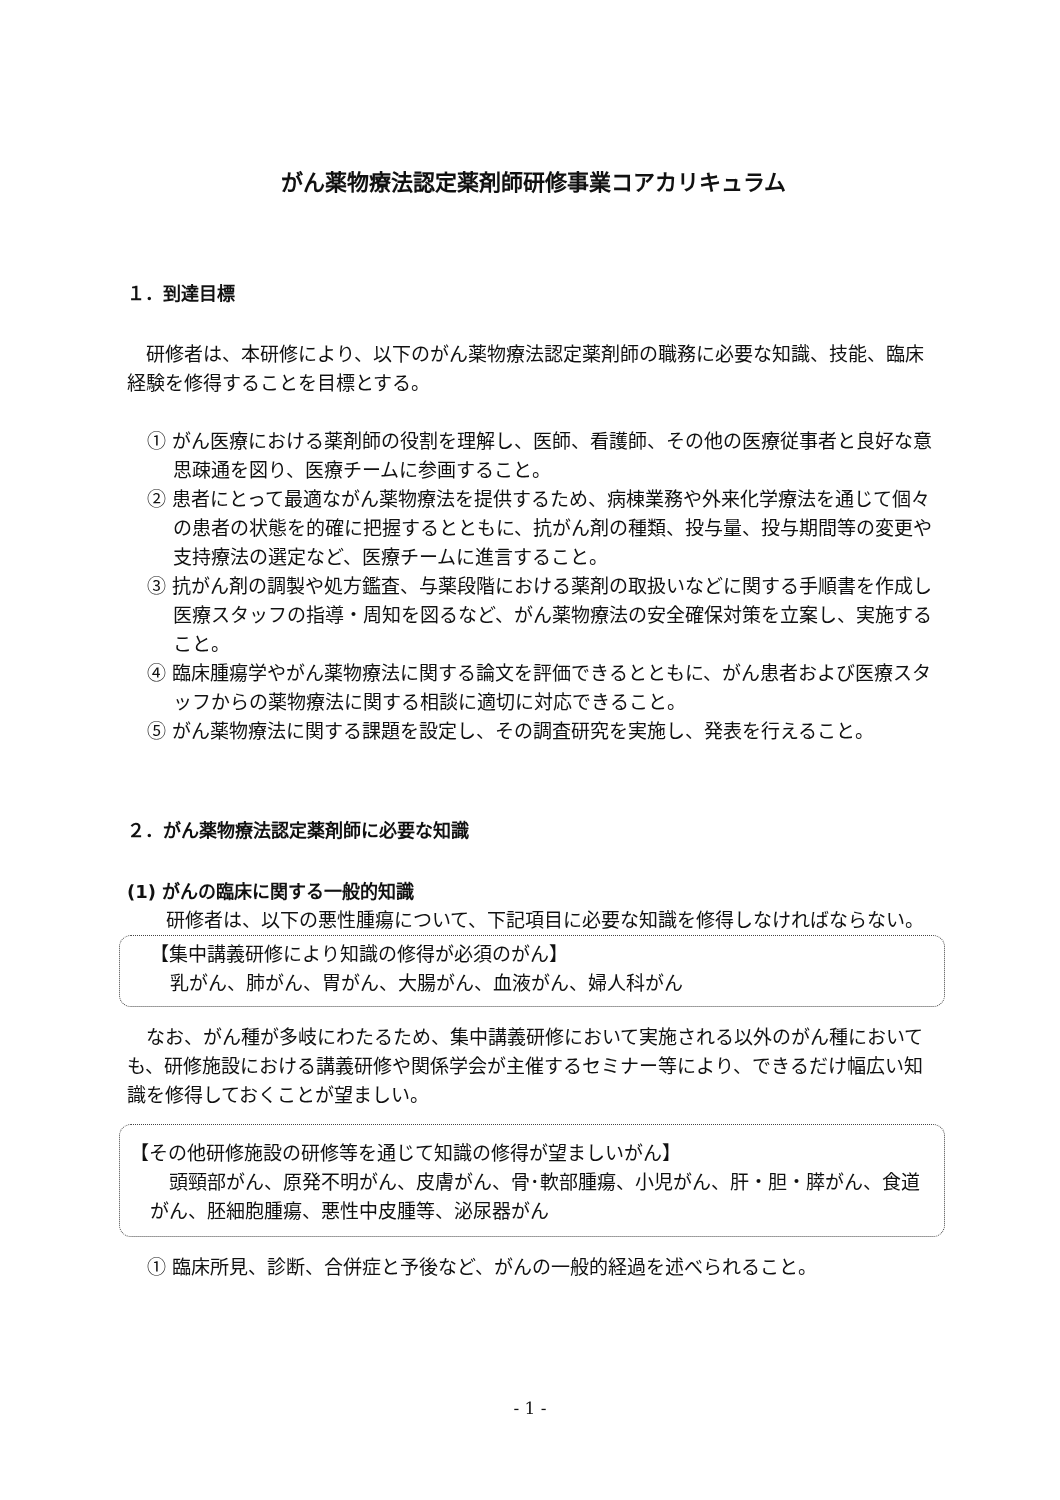がん薬物療法認定薬剤師研修事業コアカリキュラム
１．到達目標
研修者は、本研修により、以下のがん薬物療法認定薬剤師の職務に必要な知識、技能、臨床経験を修得することを目標とする。
① がん医療における薬剤師の役割を理解し、医師、看護師、その他の医療従事者と良好な意思疎通を図り、医療チームに参画すること。
② 患者にとって最適ながん薬物療法を提供するため、病棟業務や外来化学療法を通じて個々の患者の状態を的確に把握するとともに、抗がん剤の種類、投与量、投与期間等の変更や支持療法の選定など、医療チームに進言すること。
③ 抗がん剤の調製や処方鑑査、与薬段階における薬剤の取扱いなどに関する手順書を作成し医療スタッフの指導・周知を図るなど、がん薬物療法の安全確保対策を立案し、実施すること。
④ 臨床腫瘍学やがん薬物療法に関する論文を評価できるとともに、がん患者および医療スタッフからの薬物療法に関する相談に適切に対応できること。
⑤ がん薬物療法に関する課題を設定し、その調査研究を実施し、発表を行えること。
２．がん薬物療法認定薬剤師に必要な知識
(1) がんの臨床に関する一般的知識
研修者は、以下の悪性腫瘍について、下記項目に必要な知識を修得しなければならない。
【集中講義研修により知識の修得が必須のがん】
乳がん、肺がん、胃がん、大腸がん、血液がん、婦人科がん
なお、がん種が多岐にわたるため、集中講義研修において実施される以外のがん種においても、研修施設における講義研修や関係学会が主催するセミナー等により、できるだけ幅広い知識を修得しておくことが望ましい。
【その他研修施設の研修等を通じて知識の修得が望ましいがん】
頭頸部がん、原発不明がん、皮膚がん、骨･軟部腫瘍、小児がん、肝・胆・膵がん、食道がん、胚細胞腫瘍、悪性中皮腫等、泌尿器がん
① 臨床所見、診断、合併症と予後など、がんの一般的経過を述べられること。
- 1 -